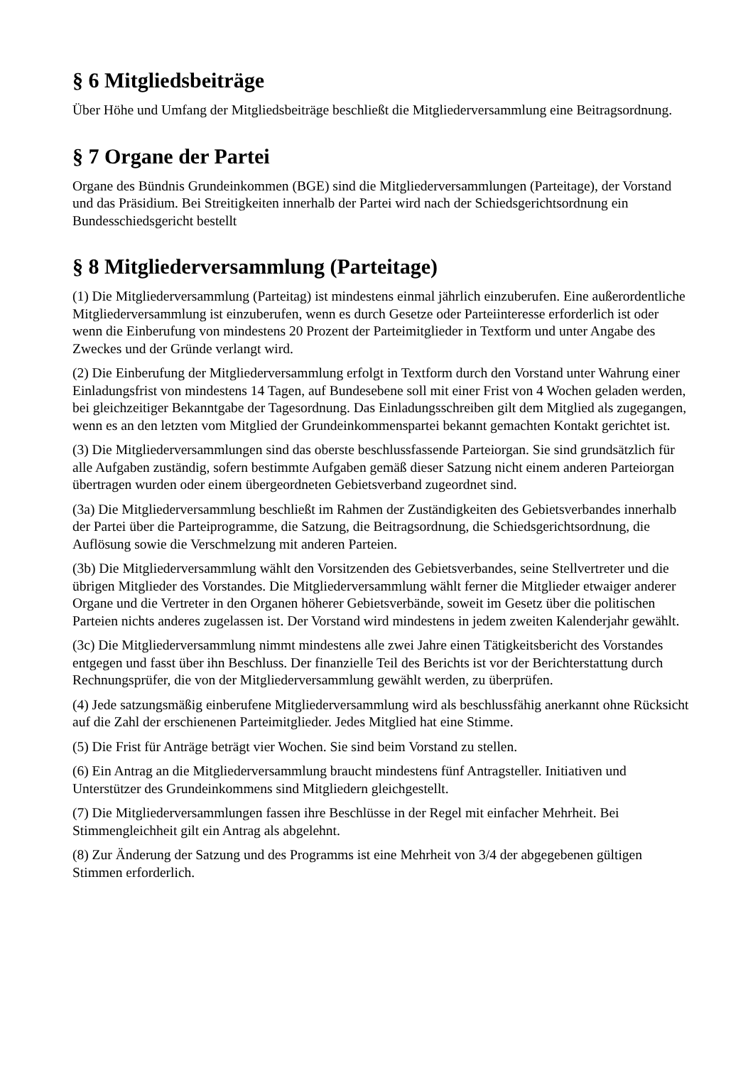§ 6 Mitgliedsbeiträge
Über Höhe und Umfang der Mitgliedsbeiträge beschließt die Mitgliederversammlung eine Beitragsordnung.
§ 7 Organe der Partei
Organe des Bündnis Grundeinkommen (BGE) sind die Mitgliederversammlungen (Parteitage), der Vorstand und das Präsidium. Bei Streitigkeiten innerhalb der Partei wird nach der Schiedsgerichtsordnung ein Bundesschiedsgericht bestellt
§ 8 Mitgliederversammlung (Parteitage)
(1) Die Mitgliederversammlung (Parteitag) ist mindestens einmal jährlich einzuberufen. Eine außerordentliche Mitgliederversammlung ist einzuberufen, wenn es durch Gesetze oder Parteiinteresse erforderlich ist oder wenn die Einberufung von mindestens 20 Prozent der Parteimitglieder in Textform und unter Angabe des Zweckes und der Gründe verlangt wird.
(2) Die Einberufung der Mitgliederversammlung erfolgt in Textform durch den Vorstand unter Wahrung einer Einladungsfrist von mindestens 14 Tagen, auf Bundesebene soll mit einer Frist von 4 Wochen geladen werden, bei gleichzeitiger Bekanntgabe der Tagesordnung. Das Einladungsschreiben gilt dem Mitglied als zugegangen, wenn es an den letzten vom Mitglied der Grundeinkommenspartei bekannt gemachten Kontakt gerichtet ist.
(3) Die Mitgliederversammlungen sind das oberste beschlussfassende Parteiorgan. Sie sind grundsätzlich für alle Aufgaben zuständig, sofern bestimmte Aufgaben gemäß dieser Satzung nicht einem anderen Parteiorgan übertragen wurden oder einem übergeordneten Gebietsverband zugeordnet sind.
(3a) Die Mitgliederversammlung beschließt im Rahmen der Zuständigkeiten des Gebietsverbandes innerhalb der Partei über die Parteiprogramme, die Satzung, die Beitragsordnung, die Schiedsgerichtsordnung, die Auflösung sowie die Verschmelzung mit anderen Parteien.
(3b) Die Mitgliederversammlung wählt den Vorsitzenden des Gebietsverbandes, seine Stellvertreter und die übrigen Mitglieder des Vorstandes. Die Mitgliederversammlung wählt ferner die Mitglieder etwaiger anderer Organe und die Vertreter in den Organen höherer Gebietsverbände, soweit im Gesetz über die politischen Parteien nichts anderes zugelassen ist. Der Vorstand wird mindestens in jedem zweiten Kalenderjahr gewählt.
(3c) Die Mitgliederversammlung nimmt mindestens alle zwei Jahre einen Tätigkeitsbericht des Vorstandes entgegen und fasst über ihn Beschluss. Der finanzielle Teil des Berichts ist vor der Berichterstattung durch Rechnungsprüfer, die von der Mitgliederversammlung gewählt werden, zu überprüfen.
(4) Jede satzungsmäßig einberufene Mitgliederversammlung wird als beschlussfähig anerkannt ohne Rücksicht auf die Zahl der erschienenen Parteimitglieder. Jedes Mitglied hat eine Stimme.
(5) Die Frist für Anträge beträgt vier Wochen. Sie sind beim Vorstand zu stellen.
(6) Ein Antrag an die Mitgliederversammlung braucht mindestens fünf Antragsteller. Initiativen und Unterstützer des Grundeinkommens sind Mitgliedern gleichgestellt.
(7) Die Mitgliederversammlungen fassen ihre Beschlüsse in der Regel mit einfacher Mehrheit. Bei Stimmengleichheit gilt ein Antrag als abgelehnt.
(8) Zur Änderung der Satzung und des Programms ist eine Mehrheit von 3/4 der abgegebenen gültigen Stimmen erforderlich.